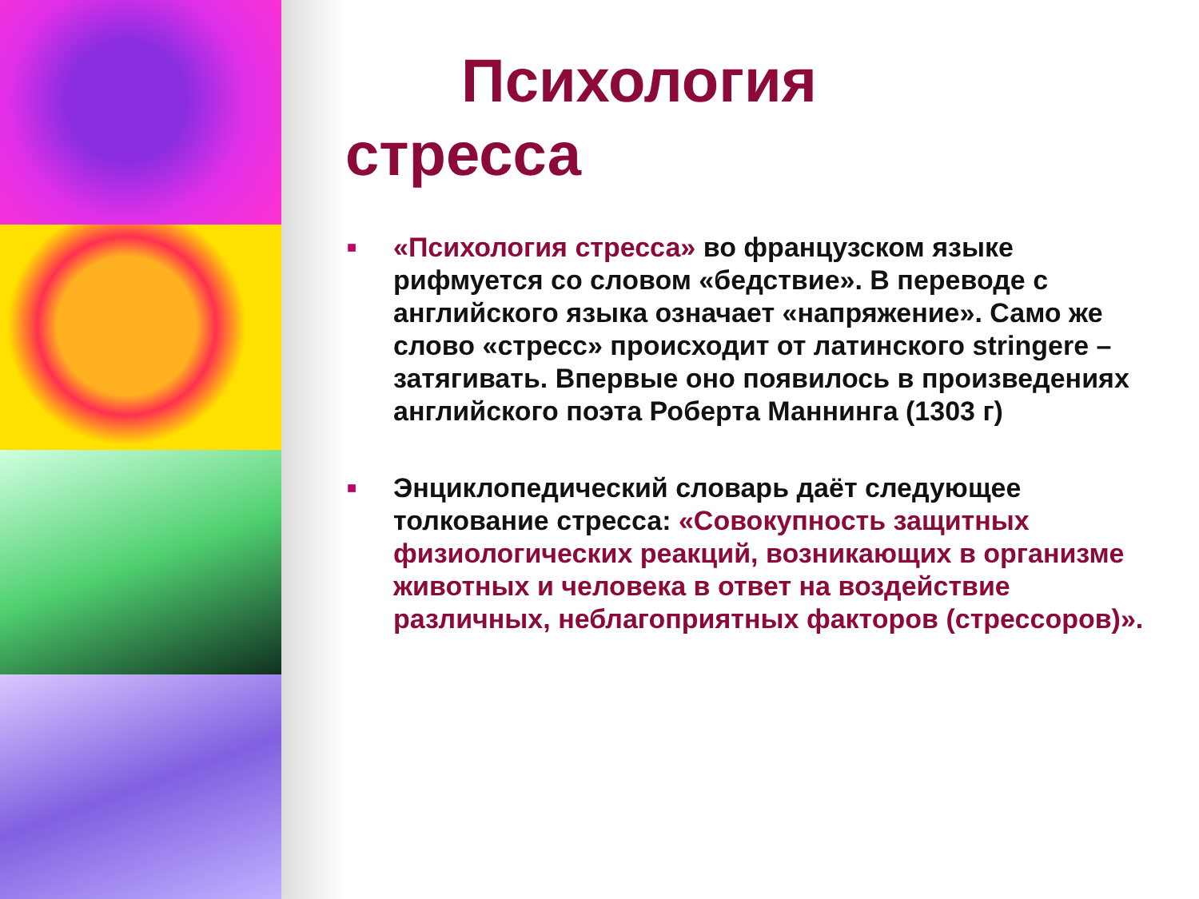Психология
стресса
■ «Психология стресса» во французском языке рифмуется со словом «бедствие». В переводе с английского языка означает «напряжение». Само же слово «стресс» происходит от латинского stringere – затягивать. Впервые оно появилось в произведениях английского поэта Роберта Маннинга (1303 г)
■ Энциклопедический словарь даёт следующее толкование стресса: «Совокупность защитных физиологических реакций, возникающих в организме животных и человека в ответ на воздействие различных, неблагоприятных факторов (стрессоров)».